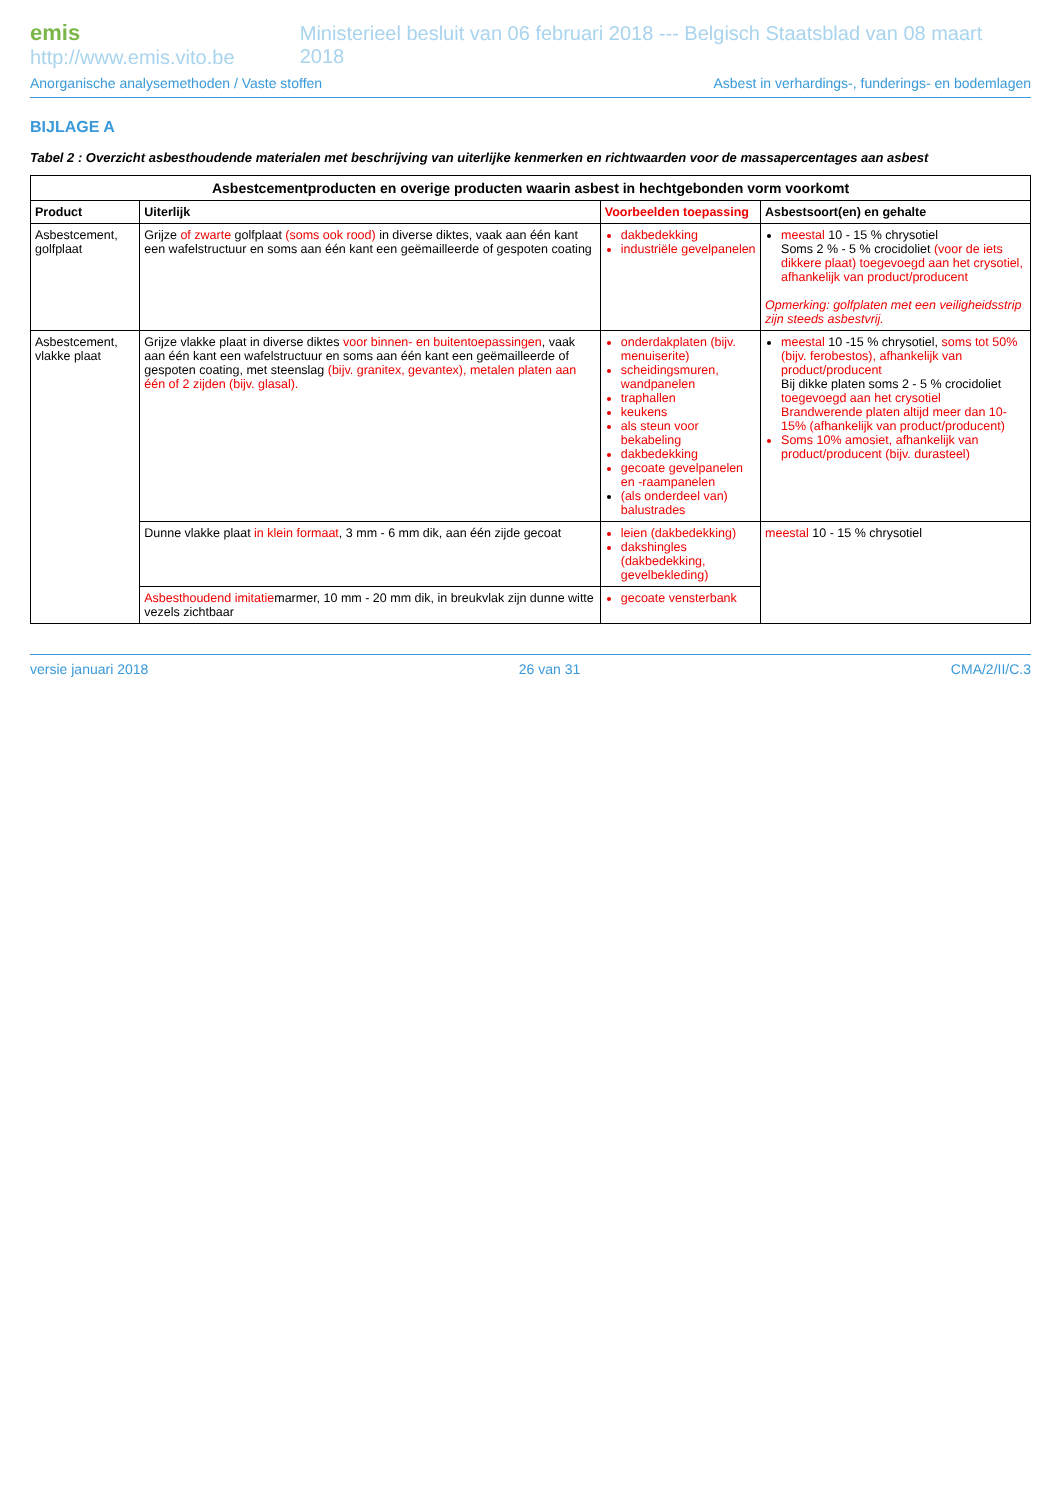emis http://www.emis.vito.be Ministerieel besluit van 06 februari 2018 --- Belgisch Staatsblad van 08 maart 2018
Anorganische analysemethoden / Vaste stoffen Asbest in verhardings-, funderings- en bodemlagen
BIJLAGE A
Tabel 2 : Overzicht asbesthoudende materialen met beschrijving van uiterlijke kenmerken en richtwaarden voor de massapercentages aan asbest
| Asbestcementproducten en overige producten waarin asbest in hechtgebonden vorm voorkomt | | | |
| --- | --- | --- | --- |
| Product | Uiterlijk | Voorbeelden toepassing | Asbestsoort(en) en gehalte |
| Asbestcement, golfplaat | Grijze of zwarte golfplaat (soms ook rood) in diverse diktes, vaak aan één kant een wafelstructuur en soms aan één kant een geëmailleerde of gespoten coating | dakbedekking industriële gevelpanelen | meestal 10 - 15 % chrysotiel Soms 2 % - 5 % crocidoliet (voor de iets dikkere plaat) toegevoegd aan het crysotiel, afhankelijk van product/producent Opmerking: golfplaten met een veiligheidsstrip zijn steeds asbestvrij. |
| Asbestcement, vlakke plaat | Grijze vlakke plaat in diverse diktes voor binnen- en buitentoepassingen , vaak aan één kant een wafelstructuur en soms aan één kant een geëmailleerde of gespoten coating, met steenslag (bijv. granitex, gevantex), metalen platen aan één of 2 zijden (bijv. glasal). | onderdakplaten (bijv. menuiserite) scheidingsmuren, wandpanelen traphallen keukens als steun voor bekabeling dakbedekking gecoate gevelpanelen en -raampanelen (als onderdeel van) balustrades | meestal 10 -15 % chrysotiel, soms tot 50% (bijv. ferobestos), afhankelijk van product/producent Bij dikke platen soms 2 - 5 % crocidoliet toegevoegd aan het crysotiel Brandwerende platen altijd meer dan 10-15% (afhankelijk van product/producent) Soms 10% amosiet, afhankelijk van product/producent (bijv. durasteel) |
| | Dunne vlakke plaat in klein formaat , 3 mm - 6 mm dik, aan één zijde gecoat | leien (dakbedekking) dakshingles (dakbedekking, gevelbekleding) | meestal 10 - 15 % chrysotiel |
| | Asbesthoudend imitatie marmer, 10 mm - 20 mm dik, in breukvlak zijn dunne witte vezels zichtbaar | gecoate vensterbank | |
versie januari 2018 26 van 31 CMA/2/II/C.3